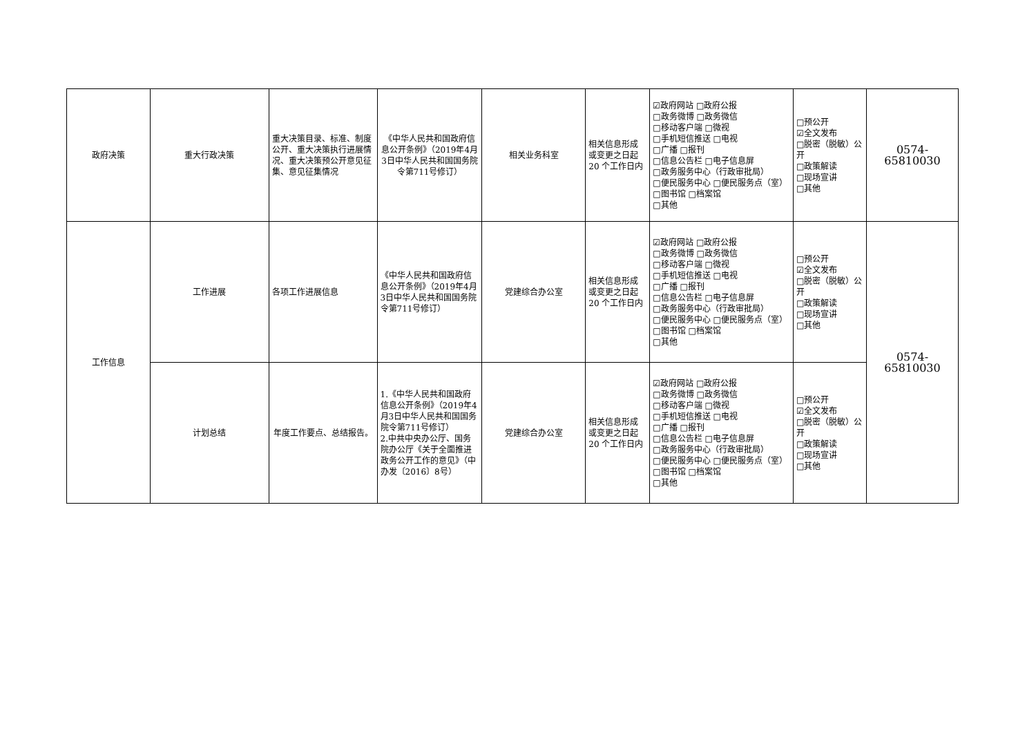| 政府决策 | 重大行政决策 | 重大决策目录、标准、制度公开、重大决策执行进展情况、重大决策预公开意见征集、意见征集情况 | 《中华人民共和国政府信息公开条例》（2019年4月3日中华人民共和国国务院令第711号修订） | 相关业务科室 | 相关信息形成或变更之日起 20 个工作日内 | ☑政府网站 □政府公报 □政务微博 □政务微信 □移动客户端 □微视 □手机短信推送 □电视 □广播 □报刊 □信息公告栏 □电子信息屏 □政务服务中心（行政审批局） □便民服务中心 □便民服务点（室） □图书馆 □档案馆 □其他 | □预公开 ☑全文发布 □脱密（脱敏）公开 □政策解读 □现场宣讲 □其他 | 0574-65810030 |
| 工作信息 | 工作进展 | 各项工作进展信息 | 《中华人民共和国政府信息公开条例》（2019年4月3日中华人民共和国国务院令第711号修订） | 党建综合办公室 | 相关信息形成或变更之日起 20 个工作日内 | ☑政府网站 □政府公报 □政务微博 □政务微信 □移动客户端 □微视 □手机短信推送 □电视 □广播 □报刊 □信息公告栏 □电子信息屏 □政务服务中心（行政审批局） □便民服务中心 □便民服务点（室） □图书馆 □档案馆 □其他 | □预公开 ☑全文发布 □脱密（脱敏）公开 □政策解读 □现场宣讲 □其他 | 0574-65810030 |
| | 计划总结 | 年度工作要点、总结报告。 | 1.《中华人民共和国政府信息公开条例》（2019年4月3日中华人民共和国国务院令第711号修订） 2.中共中央办公厅、国务院办公厅《关于全面推进政务公开工作的意见》（中办发〔2016〕8号） | 党建综合办公室 | 相关信息形成或变更之日起 20 个工作日内 | ☑政府网站 □政府公报 □政务微博 □政务微信 □移动客户端 □微视 □手机短信推送 □电视 □广播 □报刊 □信息公告栏 □电子信息屏 □政务服务中心（行政审批局） □便民服务中心 □便民服务点（室） □图书馆 □档案馆 □其他 | □预公开 ☑全文发布 □脱密（脱敏）公开 □政策解读 □现场宣讲 □其他 | |